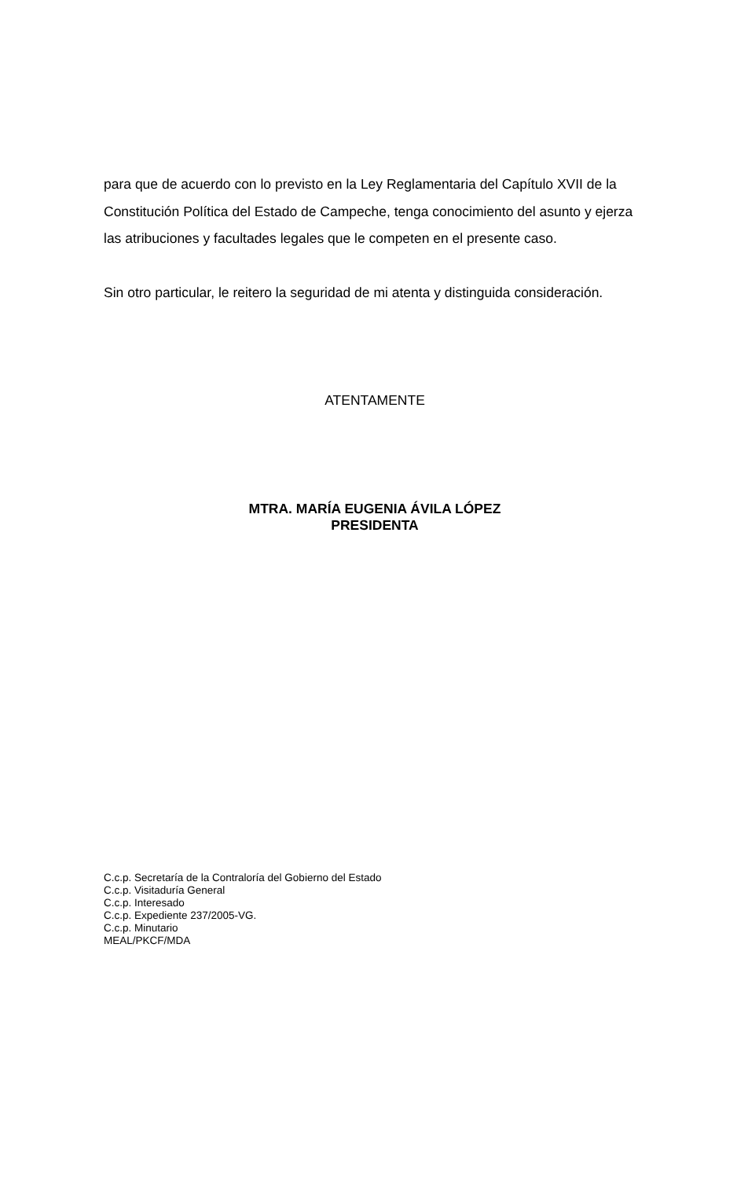para que de acuerdo con lo previsto en la Ley Reglamentaria del Capítulo XVII de la Constitución Política del Estado de Campeche, tenga conocimiento del asunto y ejerza las atribuciones y facultades legales que le competen en el presente caso.
Sin otro particular, le reitero la seguridad de mi atenta y distinguida consideración.
ATENTAMENTE
MTRA. MARÍA EUGENIA ÁVILA LÓPEZ
PRESIDENTA
C.c.p. Secretaría de la Contraloría del Gobierno del Estado
C.c.p. Visitaduría General
C.c.p. Interesado
C.c.p. Expediente 237/2005-VG.
C.c.p. Minutario
MEAL/PKCF/MDA